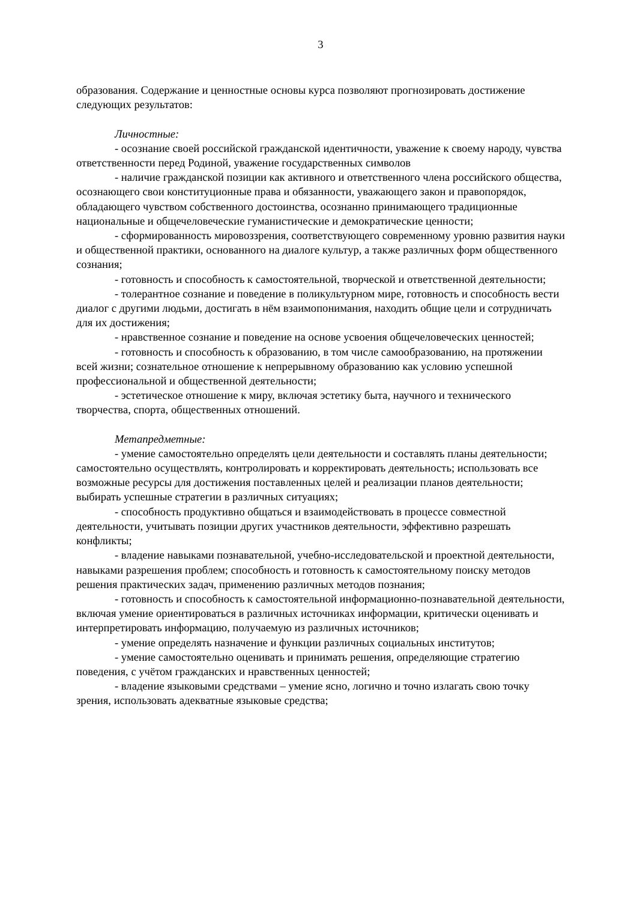3
образования. Содержание и ценностные основы курса позволяют прогнозировать достижение следующих результатов:
Личностные:
- осознание своей российской гражданской идентичности, уважение к своему народу, чувства ответственности перед Родиной, уважение государственных символов
- наличие гражданской позиции как активного и ответственного члена российского общества, осознающего свои конституционные права и обязанности, уважающего закон и правопорядок, обладающего чувством собственного достоинства, осознанно принимающего традиционные национальные и общечеловеческие гуманистические и демократические ценности;
- сформированность мировоззрения, соответствующего современному уровню развития науки и общественной практики, основанного на диалоге культур, а также различных форм общественного сознания;
- готовность и способность к самостоятельной, творческой и ответственной деятельности;
- толерантное сознание и поведение в поликультурном мире, готовность и способность вести диалог с другими людьми, достигать в нём взаимопонимания, находить общие цели и сотрудничать для их достижения;
- нравственное сознание и поведение на основе усвоения общечеловеческих ценностей;
- готовность и способность к образованию, в том числе самообразованию, на протяжении всей жизни; сознательное отношение к непрерывному образованию как условию успешной профессиональной и общественной деятельности;
- эстетическое отношение к миру, включая эстетику быта, научного и технического творчества, спорта, общественных отношений.
Метапредметные:
- умение самостоятельно определять цели деятельности и составлять планы деятельности; самостоятельно осуществлять, контролировать и корректировать деятельность; использовать все возможные ресурсы для достижения поставленных целей и реализации планов деятельности; выбирать успешные стратегии в различных ситуациях;
- способность продуктивно общаться и взаимодействовать в процессе совместной деятельности, учитывать позиции других участников деятельности, эффективно разрешать конфликты;
- владение навыками познавательной, учебно-исследовательской и проектной деятельности, навыками разрешения проблем; способность и готовность к самостоятельному поиску методов решения практических задач, применению различных методов познания;
- готовность и способность к самостоятельной информационно-познавательной деятельности, включая умение ориентироваться в различных источниках информации, критически оценивать и интерпретировать информацию, получаемую из различных источников;
- умение определять назначение и функции различных социальных институтов;
- умение самостоятельно оценивать и принимать решения, определяющие стратегию поведения, с учётом гражданских и нравственных ценностей;
- владение языковыми средствами – умение ясно, логично и точно излагать свою точку зрения, использовать адекватные языковые средства;